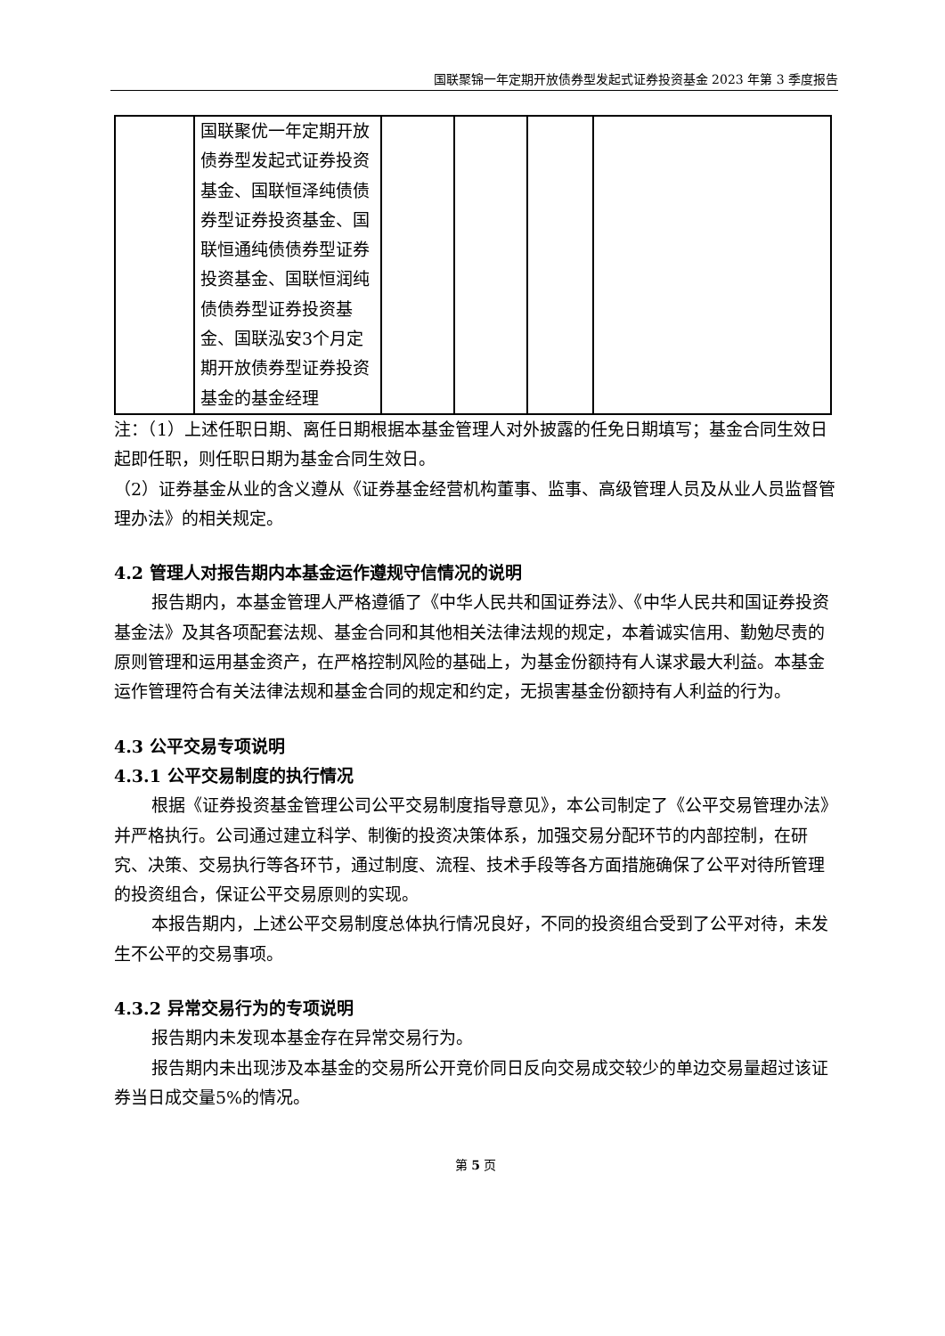国联聚锦一年定期开放债券型发起式证券投资基金 2023 年第 3 季度报告
| | 国联聚优一年定期开放债券型发起式证券投资基金、国联恒泽纯债债券型证券投资基金、国联恒通纯债债券型证券投资基金、国联恒润纯债债券型证券投资基金、国联泓安3个月定期开放债券型证券投资基金的基金经理 | | | | |
注：（1）上述任职日期、离任日期根据本基金管理人对外披露的任免日期填写；基金合同生效日起即任职，则任职日期为基金合同生效日。
（2）证券基金从业的含义遵从《证券基金经营机构董事、监事、高级管理人员及从业人员监督管理办法》的相关规定。
4.2 管理人对报告期内本基金运作遵规守信情况的说明
报告期内，本基金管理人严格遵循了《中华人民共和国证券法》、《中华人民共和国证券投资基金法》及其各项配套法规、基金合同和其他相关法律法规的规定，本着诚实信用、勤勉尽责的原则管理和运用基金资产，在严格控制风险的基础上，为基金份额持有人谋求最大利益。本基金运作管理符合有关法律法规和基金合同的规定和约定，无损害基金份额持有人利益的行为。
4.3 公平交易专项说明
4.3.1 公平交易制度的执行情况
根据《证券投资基金管理公司公平交易制度指导意见》，本公司制定了《公平交易管理办法》并严格执行。公司通过建立科学、制衡的投资决策体系，加强交易分配环节的内部控制，在研究、决策、交易执行等各环节，通过制度、流程、技术手段等各方面措施确保了公平对待所管理的投资组合，保证公平交易原则的实现。
本报告期内，上述公平交易制度总体执行情况良好，不同的投资组合受到了公平对待，未发生不公平的交易事项。
4.3.2 异常交易行为的专项说明
报告期内未发现本基金存在异常交易行为。
报告期内未出现涉及本基金的交易所公开竞价同日反向交易成交较少的单边交易量超过该证券当日成交量5%的情况。
第 5 页